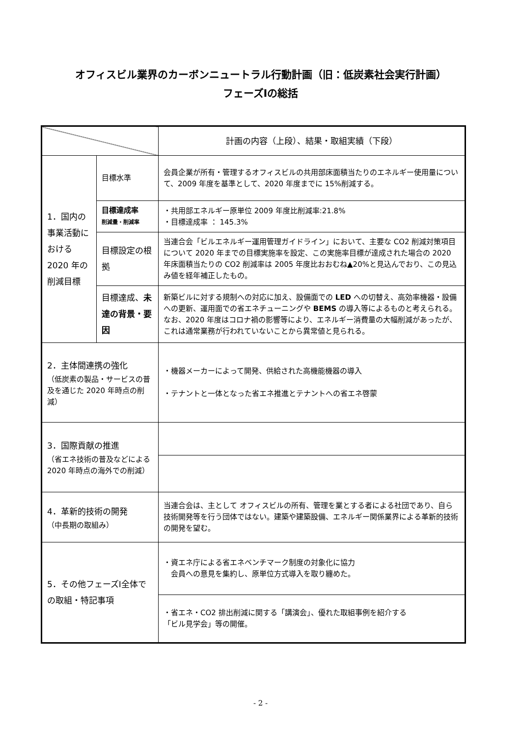オフィスビル業界のカーボンニュートラル行動計画（旧：低炭素社会実行計画）
フェーズⅠの総括
| | | 計画の内容（上段）、結果・取組実績（下段） |
| 1．国内の事業活動における 2020 年の削減目標 | 目標水準 | 会員企業が所有・管理するオフィスビルの共用部床面積当たりのエネルギー使用量について、2009 年度を基準として、2020 年度までに 15%削減する。 |
| | 目標達成率 削減量・削減率 | ・共用部エネルギー原単位 2009 年度比削減率:21.8% ・目標達成率 ： 145.3% |
| | 目標設定の根拠 | 当連合会「ビルエネルギー運用管理ガイドライン」において、主要な CO2 削減対策項目について 2020 年までの目標実施率を設定、この実施率目標が達成された場合の 2020 年床面積当たりの CO2 削減率は 2005 年度比おおむね▲20%と見込んでおり、この見込み値を経年補正したもの。 |
| | 目標達成、 未達の背景・要因 | 新築ビルに対する規制への対応に加え、設備面での LED への切替え、高効率機器・設備への更新、運用面での省エネチューニングや BEMS の導入等によるものと考えられる。なお、2020 年度はコロナ禍の影響等により、エネルギー消費量の大幅削減があったが、これは通常業務が行われていないことから異常値と見られる。 |
| 2．主体間連携の強化 （低炭素の製品・サービスの普及を通じた 2020 年時点の削減） | | ・機器メーカーによって開発、供給された高機能機器の導入 ・テナントと一体となった省エネ推進とテナントへの省エネ啓蒙 |
| 3．国際貢献の推進 （省エネ技術の普及などによる 2020 年時点の海外での削減） | | |
| 4．革新的技術の開発 （中長期の取組み） | | 当連合会は、主として オフィスビルの所有、管理を業とする者による社団であり、自ら技術開発等を行う団体ではない。建築や建築設備、エネルギー関係業界による革新的技術の開発を望む。 |
| 5．その他フェーズⅠ全体での取組・特記事項 | | ・資エネ庁による省エネベンチマーク制度の対象化に協力 会員への意見を集約し、原単位方式導入を取り纏めた。 |
| | | ・省エネ・CO2 排出削減に関する「講演会」、優れた取組事例を紹介する 「ビル見学会」等の開催。 |
- 2 -